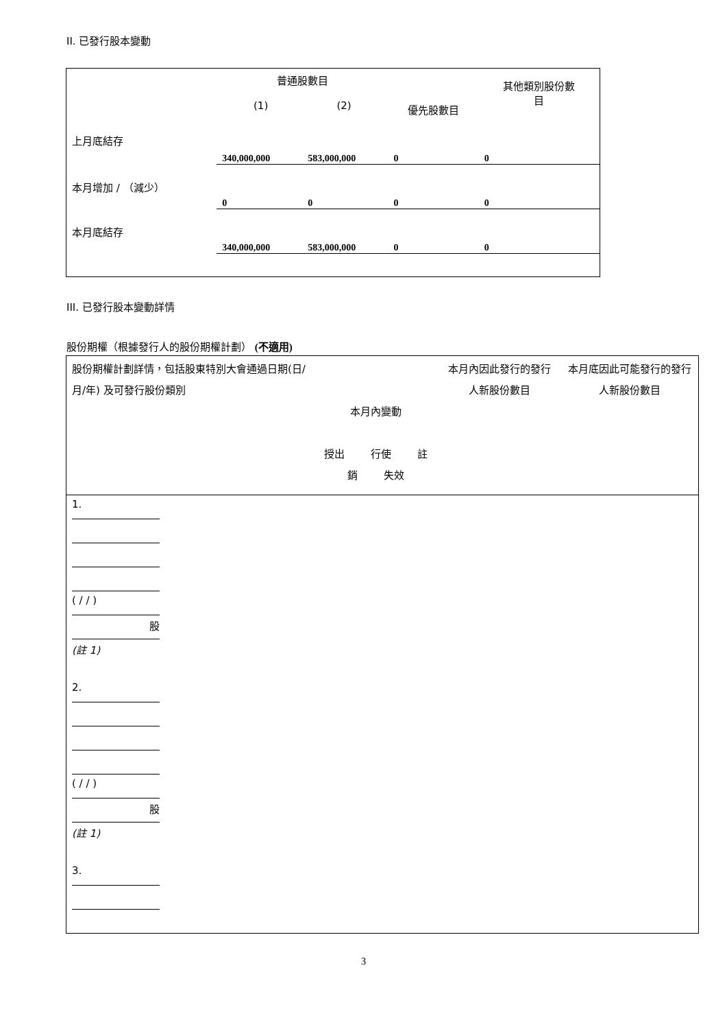II. 已發行股本變動
| | 普通股數目 (1) (2) | | 優先股數目 | 其他類別股份數 目 |
| 上月底結存 | 340,000,000 | 583,000,000 | 0 | 0 |
| 本月增加 / （減少） | 0 | 0 | 0 | 0 |
| 本月底結存 | 340,000,000 | 583,000,000 | 0 | 0 |
III. 已發行股本變動詳情
股份期權（根據發行人的股份期權計劃） (不適用)
| 股份期權計劃詳情，包括股東特別大會通過日期(日/月/年) 及可發行股份類別 | 本月內變動 授出 行使 註銷 失效 | 本月內因此發行的發行人新股份數目 | 本月底因此可能發行的發行人新股份數目 |
| 1. ( / / ) 股 (註 1) 2. ( / / ) 股 (註 1) 3. | | | |
3